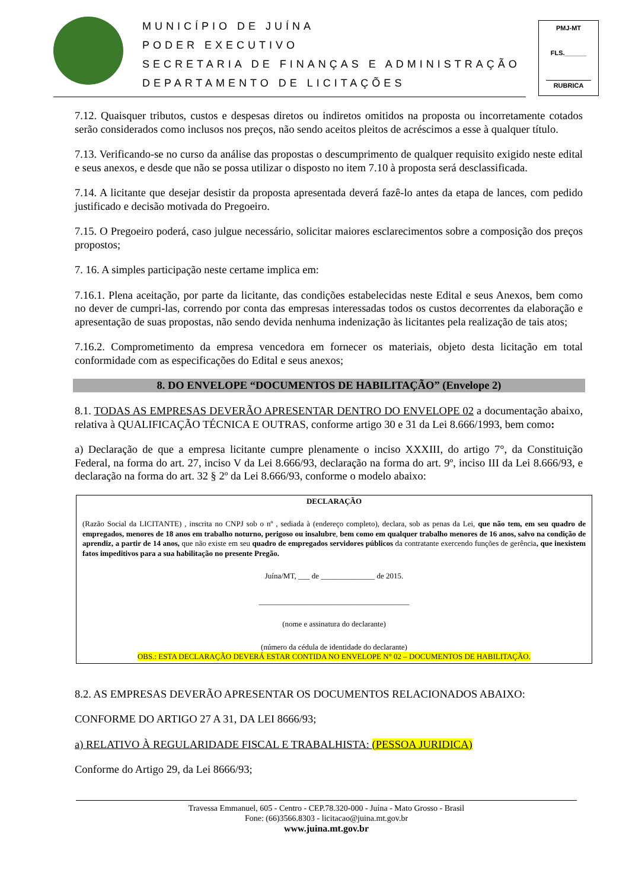MUNICÍPIO DE JUÍNA
PODER EXECUTIVO
SECRETARIA DE FINANÇAS E ADMINISTRAÇÃO
DEPARTAMENTO DE LICITAÇÕES
PMJ-MT
FLS.______
RUBRICA
7.12. Quaisquer tributos, custos e despesas diretos ou indiretos omitidos na proposta ou incorretamente cotados serão considerados como inclusos nos preços, não sendo aceitos pleitos de acréscimos a esse à qualquer título.
7.13. Verificando-se no curso da análise das propostas o descumprimento de qualquer requisito exigido neste edital e seus anexos, e desde que não se possa utilizar o disposto no item 7.10 à proposta será desclassificada.
7.14. A licitante que desejar desistir da proposta apresentada deverá fazê-lo antes da etapa de lances, com pedido justificado e decisão motivada do Pregoeiro.
7.15. O Pregoeiro poderá, caso julgue necessário, solicitar maiores esclarecimentos sobre a composição dos preços propostos;
7. 16. A simples participação neste certame implica em:
7.16.1. Plena aceitação, por parte da licitante, das condições estabelecidas neste Edital e seus Anexos, bem como no dever de cumpri-las, correndo por conta das empresas interessadas todos os custos decorrentes da elaboração e apresentação de suas propostas, não sendo devida nenhuma indenização às licitantes pela realização de tais atos;
7.16.2. Comprometimento da empresa vencedora em fornecer os materiais, objeto desta licitação em total conformidade com as especificações do Edital e seus anexos;
8. DO ENVELOPE “DOCUMENTOS DE HABILITAÇÃO” (Envelope 2)
8.1. TODAS AS EMPRESAS DEVERÃO APRESENTAR DENTRO DO ENVELOPE 02 a documentação abaixo, relativa à QUALIFICAÇÃO TÉCNICA E OUTRAS, conforme artigo 30 e 31 da Lei 8.666/1993, bem como:
a) Declaração de que a empresa licitante cumpre plenamente o inciso XXXIII, do artigo 7°, da Constituição Federal, na forma do art. 27, inciso V da Lei 8.666/93, declaração na forma do art. 9º, inciso III da Lei 8.666/93, e declaração na forma do art. 32 § 2º da Lei 8.666/93, conforme o modelo abaixo:
DECLARAÇÃO
(Razão Social da LICITANTE) , inscrita no CNPJ sob o nº , sediada à (endereço completo), declara, sob as penas da Lei, que não tem, em seu quadro de empregados, menores de 18 anos em trabalho noturno, perigoso ou insalubre, bem como em qualquer trabalho menores de 16 anos, salvo na condição de aprendiz, a partir de 14 anos, que não existe em seu quadro de empregados servidores públicos da contratante exercendo funções de gerência, que inexistem fatos impeditivos para a sua habilitação no presente Pregão.
Juína/MT, ___ de ______________ de 2015.
_______________________________________
(nome e assinatura do declarante)
(número da cédula de identidade do declarante)
OBS.: ESTA DECLARAÇÃO DEVERÁ ESTAR CONTIDA NO ENVELOPE N° 02 – DOCUMENTOS DE HABILITAÇÃO.
8.2. AS EMPRESAS DEVERÃO APRESENTAR OS DOCUMENTOS RELACIONADOS ABAIXO:
CONFORME DO ARTIGO 27 A 31, DA LEI 8666/93;
a) RELATIVO À REGULARIDADE FISCAL E TRABALHISTA: (PESSOA JURIDICA)
Conforme do Artigo 29, da Lei 8666/93;
Travessa Emmanuel, 605 - Centro - CEP.78.320-000 - Juína - Mato Grosso - Brasil
Fone: (66)3566.8303 - licitacao@juina.mt.gov.br
www.juina.mt.gov.br